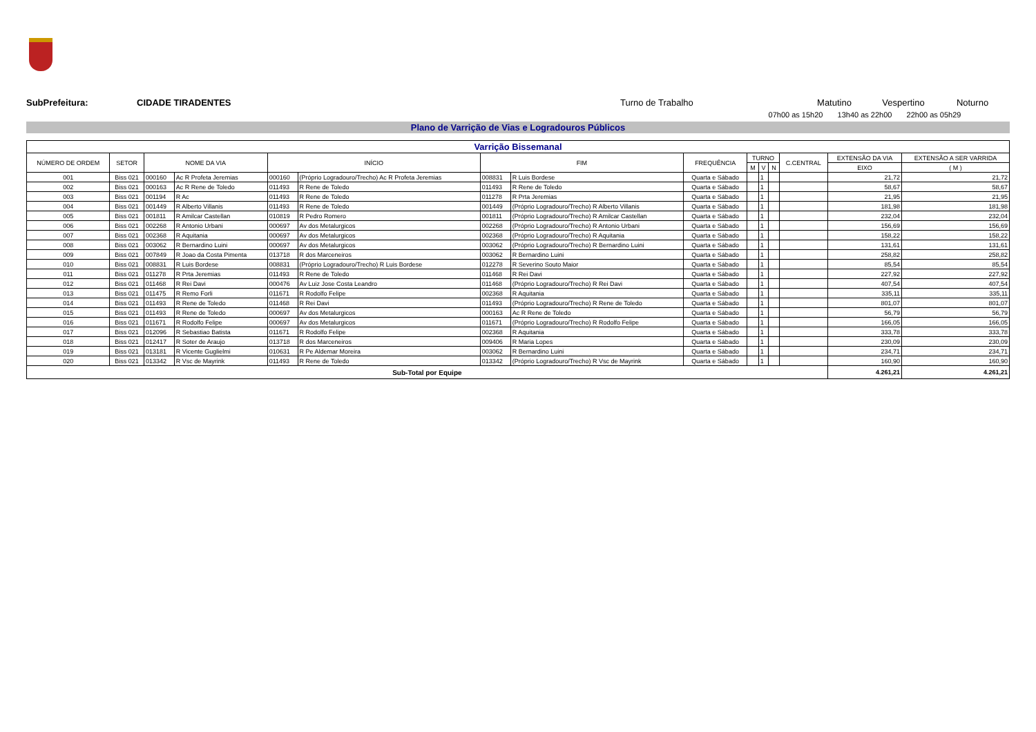SubPrefeitura: CIDADE TIRADENTES Turno de Trabalho Matutino Vespertino Noturno
07h00 as 15h20 13h40 as 22h00 22h00 as 05h29
Plano de Varrição de Vias e Logradouros Públicos
| Varrição Bissemanal | | | | | | | | | | | | | | |
| --- | --- | --- | --- | --- | --- | --- | --- | --- | --- | --- | --- | --- | --- | --- |
| NÚMERO DE ORDEM | SETOR | NOME DA VIA | | INÍCIO | | FIM | | FREQUÊNCIA | TURNO | | | C.CENTRAL | EXTENSÃO DA VIA | EXTENSÃO A SER VARRIDA |
| | | | | | | | | | M | V | N | | EIXO | ( M ) |
| 001 | Biss 021 | 000160 | Ac R Profeta Jeremias | 000160 | (Próprio Logradouro/Trecho) Ac R Profeta Jeremias | 008831 | R Luis Bordese | Quarta e Sábado | | 1 | | | 21,72 | 21,72 |
| 002 | Biss 021 | 000163 | Ac R Rene de Toledo | 011493 | R Rene de Toledo | 011493 | R Rene de Toledo | Quarta e Sábado | | 1 | | | 58,67 | 58,67 |
| 003 | Biss 021 | 001194 | R Ac | 011493 | R Rene de Toledo | 011278 | R Prta Jeremias | Quarta e Sábado | | 1 | | | 21,95 | 21,95 |
| 004 | Biss 021 | 001449 | R Alberto Villanis | 011493 | R Rene de Toledo | 001449 | (Próprio Logradouro/Trecho) R Alberto Villanis | Quarta e Sábado | | 1 | | | 181,98 | 181,98 |
| 005 | Biss 021 | 001811 | R Amilcar Castellan | 010819 | R Pedro Romero | 001811 | (Próprio Logradouro/Trecho) R Amilcar Castellan | Quarta e Sábado | | 1 | | | 232,04 | 232,04 |
| 006 | Biss 021 | 002268 | R Antonio Urbani | 000697 | Av dos Metalurgicos | 002268 | (Próprio Logradouro/Trecho) R Antonio Urbani | Quarta e Sábado | | 1 | | | 156,69 | 156,69 |
| 007 | Biss 021 | 002368 | R Aquitania | 000697 | Av dos Metalurgicos | 002368 | (Próprio Logradouro/Trecho) R Aquitania | Quarta e Sábado | | 1 | | | 158,22 | 158,22 |
| 008 | Biss 021 | 003062 | R Bernardino Luini | 000697 | Av dos Metalurgicos | 003062 | (Próprio Logradouro/Trecho) R Bernardino Luini | Quarta e Sábado | | 1 | | | 131,61 | 131,61 |
| 009 | Biss 021 | 007849 | R Joao da Costa Pimenta | 013718 | R dos Marceneiros | 003062 | R Bernardino Luini | Quarta e Sábado | | 1 | | | 258,82 | 258,82 |
| 010 | Biss 021 | 008831 | R Luis Bordese | 008831 | (Próprio Logradouro/Trecho) R Luis Bordese | 012278 | R Severino Souto Maior | Quarta e Sábado | | 1 | | | 85,54 | 85,54 |
| 011 | Biss 021 | 011278 | R Prta Jeremias | 011493 | R Rene de Toledo | 011468 | R Rei Davi | Quarta e Sábado | | 1 | | | 227,92 | 227,92 |
| 012 | Biss 021 | 011468 | R Rei Davi | 000476 | Av Luiz Jose Costa Leandro | 011468 | (Próprio Logradouro/Trecho) R Rei Davi | Quarta e Sábado | | 1 | | | 407,54 | 407,54 |
| 013 | Biss 021 | 011475 | R Remo Forli | 011671 | R Rodolfo Felipe | 002368 | R Aquitania | Quarta e Sábado | | 1 | | | 335,11 | 335,11 |
| 014 | Biss 021 | 011493 | R Rene de Toledo | 011468 | R Rei Davi | 011493 | (Próprio Logradouro/Trecho) R Rene de Toledo | Quarta e Sábado | | 1 | | | 801,07 | 801,07 |
| 015 | Biss 021 | 011493 | R Rene de Toledo | 000697 | Av dos Metalurgicos | 000163 | Ac R Rene de Toledo | Quarta e Sábado | | 1 | | | 56,79 | 56,79 |
| 016 | Biss 021 | 011671 | R Rodolfo Felipe | 000697 | Av dos Metalurgicos | 011671 | (Próprio Logradouro/Trecho) R Rodolfo Felipe | Quarta e Sábado | | 1 | | | 166,05 | 166,05 |
| 017 | Biss 021 | 012096 | R Sebastiao Batista | 011671 | R Rodolfo Felipe | 002368 | R Aquitania | Quarta e Sábado | | 1 | | | 333,78 | 333,78 |
| 018 | Biss 021 | 012417 | R Soter de Araujo | 013718 | R dos Marceneiros | 009406 | R Maria Lopes | Quarta e Sábado | | 1 | | | 230,09 | 230,09 |
| 019 | Biss 021 | 013181 | R Vicente Guglielmi | 010631 | R Pe Aldemar Moreira | 003062 | R Bernardino Luini | Quarta e Sábado | | 1 | | | 234,71 | 234,71 |
| 020 | Biss 021 | 013342 | R Vsc de Mayrink | 011493 | R Rene de Toledo | 013342 | (Próprio Logradouro/Trecho) R Vsc de Mayrink | Quarta e Sábado | | 1 | | | 160,90 | 160,90 |
| Sub-Total por Equipe | | | | | | | | | | | | | 4.261,21 | 4.261,21 |